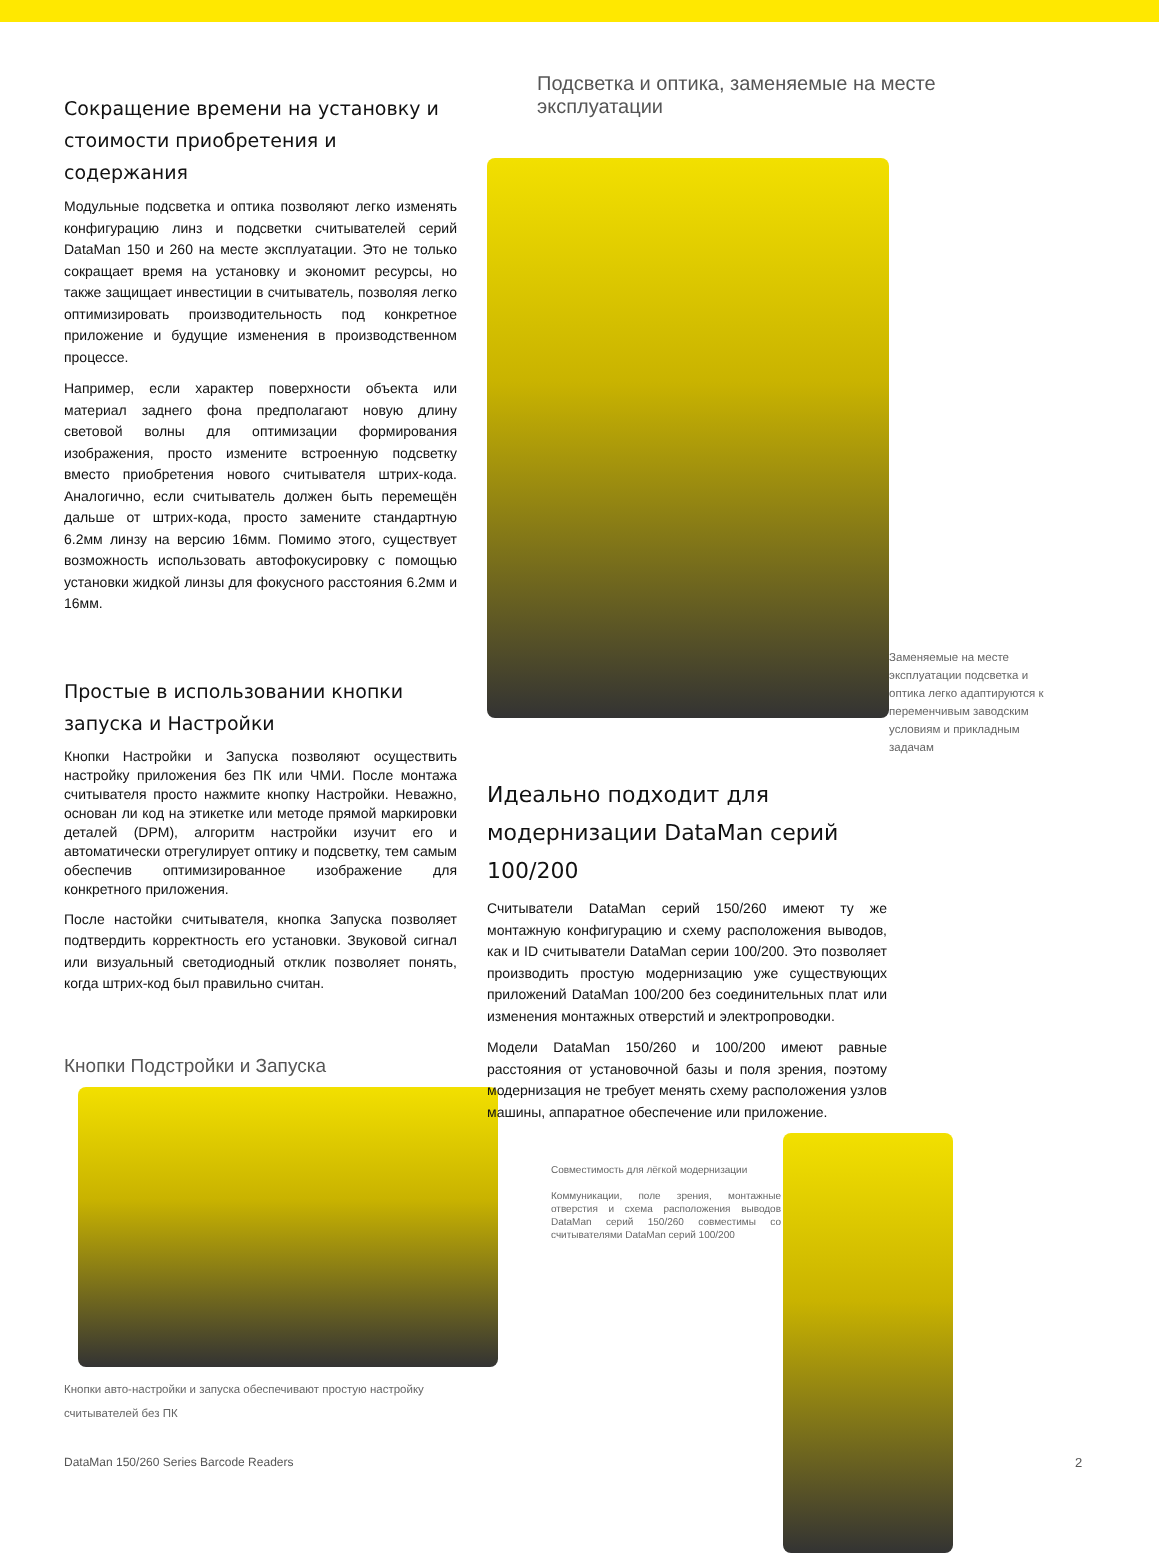Сокращение времени на установку и стоимости приобретения и содержания
Модульные подсветка и оптика позволяют легко изменять конфигурацию линз и подсветки считывателей серий DataMan 150 и 260 на месте эксплуатации. Это не только сокращает время на установку и экономит ресурсы, но также защищает инвестиции в считыватель, позволяя легко оптимизировать производительность под конкретное приложение и будущие изменения в производственном процессе.
Например, если характер поверхности объекта или материал заднего фона предполагают новую длину световой волны для оптимизации формирования изображения, просто измените встроенную подсветку вместо приобретения нового считывателя штрих-кода. Аналогично, если считыватель должен быть перемещён дальше от штрих-кода, просто замените стандартную 6.2мм линзу на версию 16мм. Помимо этого, существует возможность использовать автофокусировку с помощью установки жидкой линзы для фокусного расстояния 6.2мм и 16мм.
Простые в использовании кнопки запуска и Настройки
Кнопки Настройки и Запуска позволяют осуществить настройку приложения без ПК или ЧМИ. После монтажа считывателя просто нажмите кнопку Настройки. Неважно, основан ли код на этикетке или методе прямой маркировки деталей (DPM), алгоритм настройки изучит его и автоматически отрегулирует оптику и подсветку, тем самым обеспечив оптимизированное изображение для конкретного приложения.
После настойки считывателя, кнопка Запуска позволяет подтвердить корректность его установки. Звуковой сигнал или визуальный светодиодный отклик позволяет понять, когда штрих-код был правильно считан.
Кнопки Подстройки и Запуска
Кнопки авто-настройки и запуска обеспечивают простую настройку считывателей без ПК
Подсветка и оптика, заменяемые на месте эксплуатации
Заменяемые на месте эксплуатации подсветка и оптика легко адаптируются к переменчивым заводским условиям и прикладным задачам
Идеально подходит для модернизации DataMan серий 100/200
Считыватели DataMan серий 150/260 имеют ту же монтажную конфигурацию и схему расположения выводов, как и ID считыватели DataMan серии 100/200. Это позволяет производить простую модернизацию уже существующих приложений DataMan 100/200 без соединительных плат или изменения монтажных отверстий и электропроводки.
Модели DataMan 150/260 и 100/200 имеют равные расстояния от установочной базы и поля зрения, поэтому модернизация не требует менять схему расположения узлов машины, аппаратное обеспечение или приложение.
Совместимость для лёгкой модернизации
Коммуникации, поле зрения, монтажные отверстия и схема расположения выводов DataMan серий 150/260 совместимы со считывателями DataMan серий 100/200
DataMan 150/260 Series Barcode Readers
2